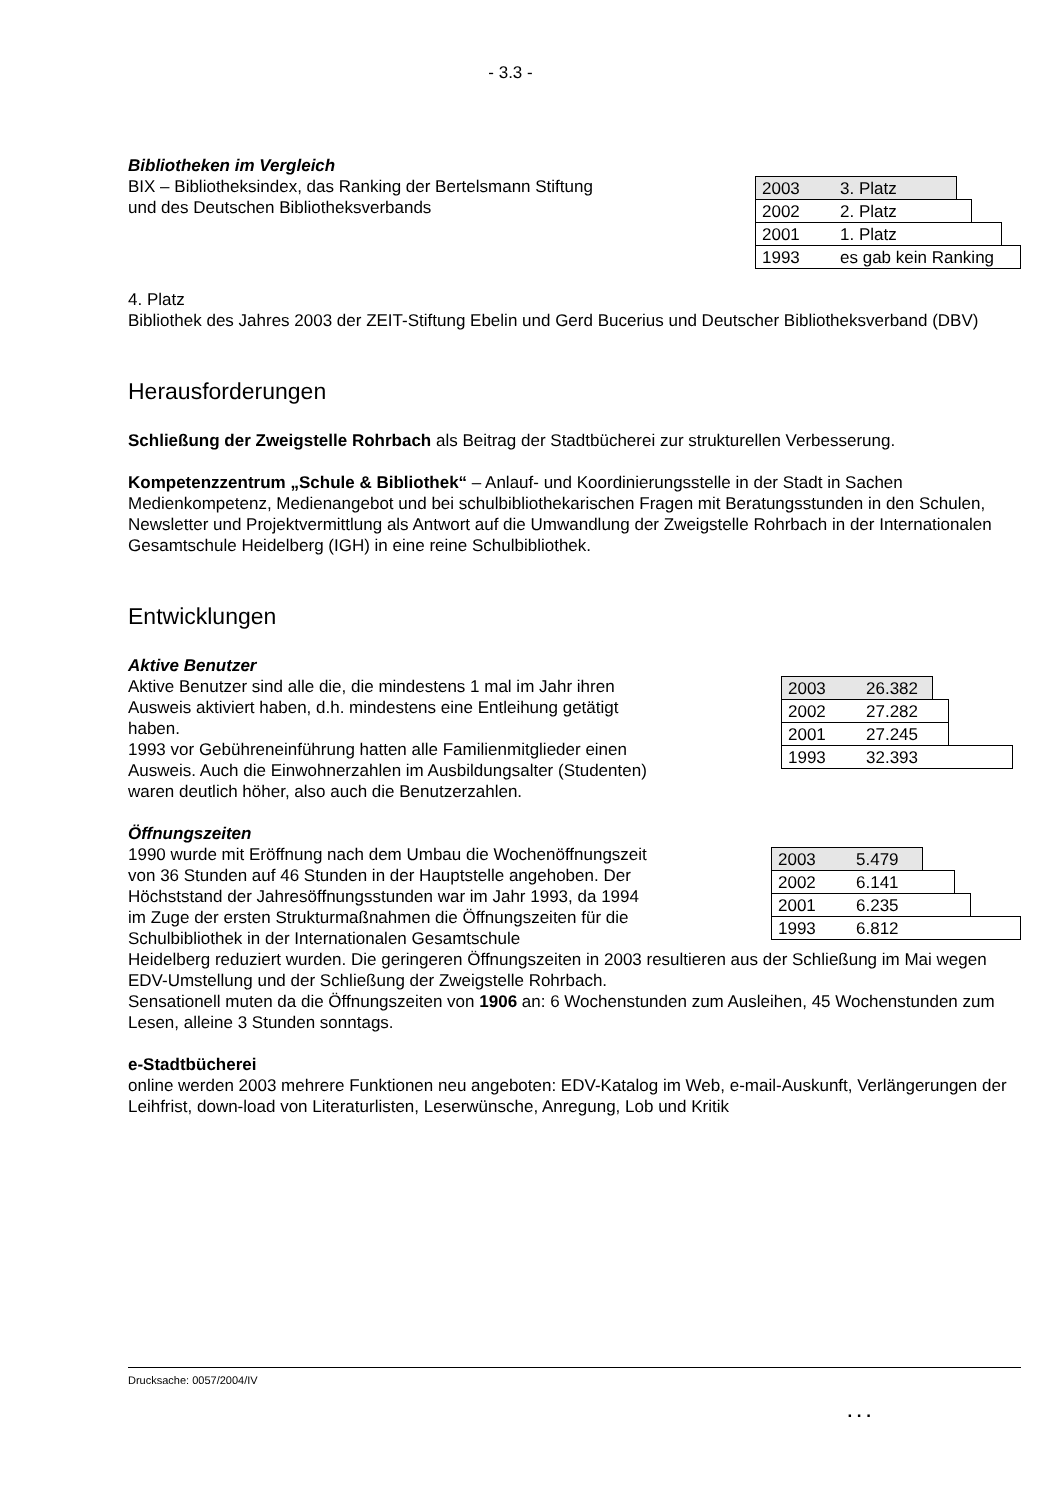- 3.3 -
Bibliotheken im Vergleich
BIX – Bibliotheksindex, das Ranking der Bertelsmann Stiftung
und des Deutschen Bibliotheksverbands
2003 3. Platz
2002 2. Platz
2001 1. Platz
1993 es gab kein Ranking
4. Platz
Bibliothek des Jahres 2003 der ZEIT-Stiftung Ebelin und Gerd Bucerius und Deutscher Bibliotheksverband (DBV)
Herausforderungen
Schließung der Zweigstelle Rohrbach als Beitrag der Stadtbücherei zur strukturellen Verbesserung.
Kompetenzzentrum „Schule & Bibliothek“ – Anlauf- und Koordinierungsstelle in der Stadt in Sachen Medienkompetenz, Medienangebot und bei schulbibliothekarischen Fragen mit Beratungsstunden in den Schulen, Newsletter und Projektvermittlung als Antwort auf die Umwandlung der Zweigstelle Rohrbach in der Internationalen Gesamtschule Heidelberg (IGH) in eine reine Schulbibliothek.
Entwicklungen
Aktive Benutzer
Aktive Benutzer sind alle die, die mindestens 1 mal im Jahr ihren Ausweis aktiviert haben, d.h. mindestens eine Entleihung getätigt haben.
1993 vor Gebühreneinführung hatten alle Familienmitglieder einen Ausweis. Auch die Einwohnerzahlen im Ausbildungsalter (Studenten) waren deutlich höher, also auch die Benutzerzahlen.
2003 26.382
2002 27.282
2001 27.245
1993 32.393
Öffnungszeiten
1990 wurde mit Eröffnung nach dem Umbau die Wochenöffnungszeit von 36 Stunden auf 46 Stunden in der Hauptstelle angehoben. Der Höchststand der Jahresöffnungsstunden war im Jahr 1993, da 1994 im Zuge der ersten Strukturmaßnahmen die Öffnungszeiten für die Schulbibliothek in der Internationalen Gesamtschule
2003 5.479
2002 6.141
2001 6.235
1993 6.812
Heidelberg reduziert wurden. Die geringeren Öffnungszeiten in 2003 resultieren aus der Schließung im Mai wegen EDV-Umstellung und der Schließung der Zweigstelle Rohrbach.
Sensationell muten da die Öffnungszeiten von 1906 an: 6 Wochenstunden zum Ausleihen, 45 Wochenstunden zum Lesen, alleine 3 Stunden sonntags.
e-Stadtbücherei
online werden 2003 mehrere Funktionen neu angeboten: EDV-Katalog im Web, e-mail-Auskunft, Verlängerungen der Leihfrist, down-load von Literaturlisten, Leserwünsche, Anregung, Lob und Kritik
Drucksache: 0057/2004/IV
. . .